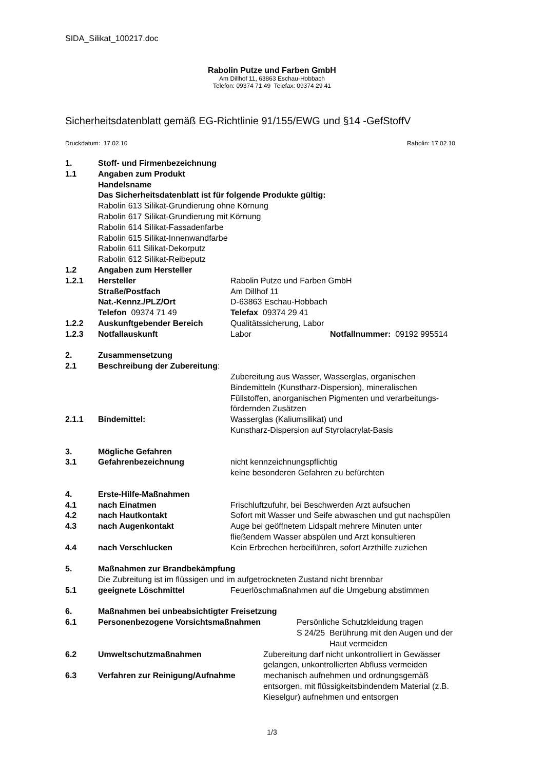SIDA_Silikat_100217.doc
Rabolin Putze und Farben GmbH
Am Dillhof 11, 63863 Eschau-Hobbach
Telefon: 09374 71 49 Telefax: 09374 29 41
Sicherheitsdatenblatt gemäß EG-Richtlinie 91/155/EWG und §14 -GefStoffV
Druckdatum: 17.02.10 Rabolin: 17.02.10
1. Stoff- und Firmenbezeichnung
1.1 Angaben zum Produkt
Handelsname
Das Sicherheitsdatenblatt ist für folgende Produkte gültig:
Rabolin 613 Silikat-Grundierung ohne Körnung
Rabolin 617 Silikat-Grundierung mit Körnung
Rabolin 614 Silikat-Fassadenfarbe
Rabolin 615 Silikat-Innenwandfarbe
Rabolin 611 Silikat-Dekorputz
Rabolin 612 Silikat-Reibeputz
1.2 Angaben zum Hersteller
1.2.1 Hersteller Rabolin Putze und Farben GmbH
Straße/Postfach Am Dillhof 11
Nat.-Kennz./PLZ/Ort D-63863 Eschau-Hobbach
Telefon 09374 71 49 Telefax 09374 29 41
1.2.2 Auskunftgebender Bereich Qualitätssicherung, Labor
1.2.3 Notfallauskunft Labor Notfallnummer: 09192 995514
2. Zusammensetzung
2.1 Beschreibung der Zubereitung:
Zubereitung aus Wasser, Wasserglas, organischen
Bindemitteln (Kunstharz-Dispersion), mineralischen
Füllstoffen, anorganischen Pigmenten und verarbeitungs-
fördernden Zusätzen
2.1.1 Bindemittel: Wasserglas (Kaliumsilikat) und
Kunstharz-Dispersion auf Styrolacrylat-Basis
3. Mögliche Gefahren
3.1 Gefahrenbezeichnung nicht kennzeichnungspflichtig
keine besonderen Gefahren zu befürchten
4. Erste-Hilfe-Maßnahmen
4.1 nach Einatmen Frischluftzufuhr, bei Beschwerden Arzt aufsuchen
4.2 nach Hautkontakt Sofort mit Wasser und Seife abwaschen und gut nachspülen
4.3 nach Augenkontakt Auge bei geöffnetem Lidspalt mehrere Minuten unter
fließendem Wasser abspülen und Arzt konsultieren
4.4 nach Verschlucken Kein Erbrechen herbeiführen, sofort Arzthilfe zuziehen
5. Maßnahmen zur Brandbekämpfung
Die Zubreitung ist im flüssigen und im aufgetrockneten Zustand nicht brennbar
5.1 geeignete Löschmittel Feuerlöschmaßnahmen auf die Umgebung abstimmen
6. Maßnahmen bei unbeabsichtigter Freisetzung
6.1 Personenbezogene Vorsichtsmaßnahmen Persönliche Schutzkleidung tragen
S 24/25 Berührung mit den Augen und der
Haut vermeiden
6.2 Umweltschutzmaßnahmen Zubereitung darf nicht unkontrolliert in Gewässer
gelangen, unkontrollierten Abfluss vermeiden
6.3 Verfahren zur Reinigung/Aufnahme mechanisch aufnehmen und ordnungsgemäß
entsorgen, mit flüssigkeitsbindendem Material (z.B.
Kieselgur) aufnehmen und entsorgen
1/3